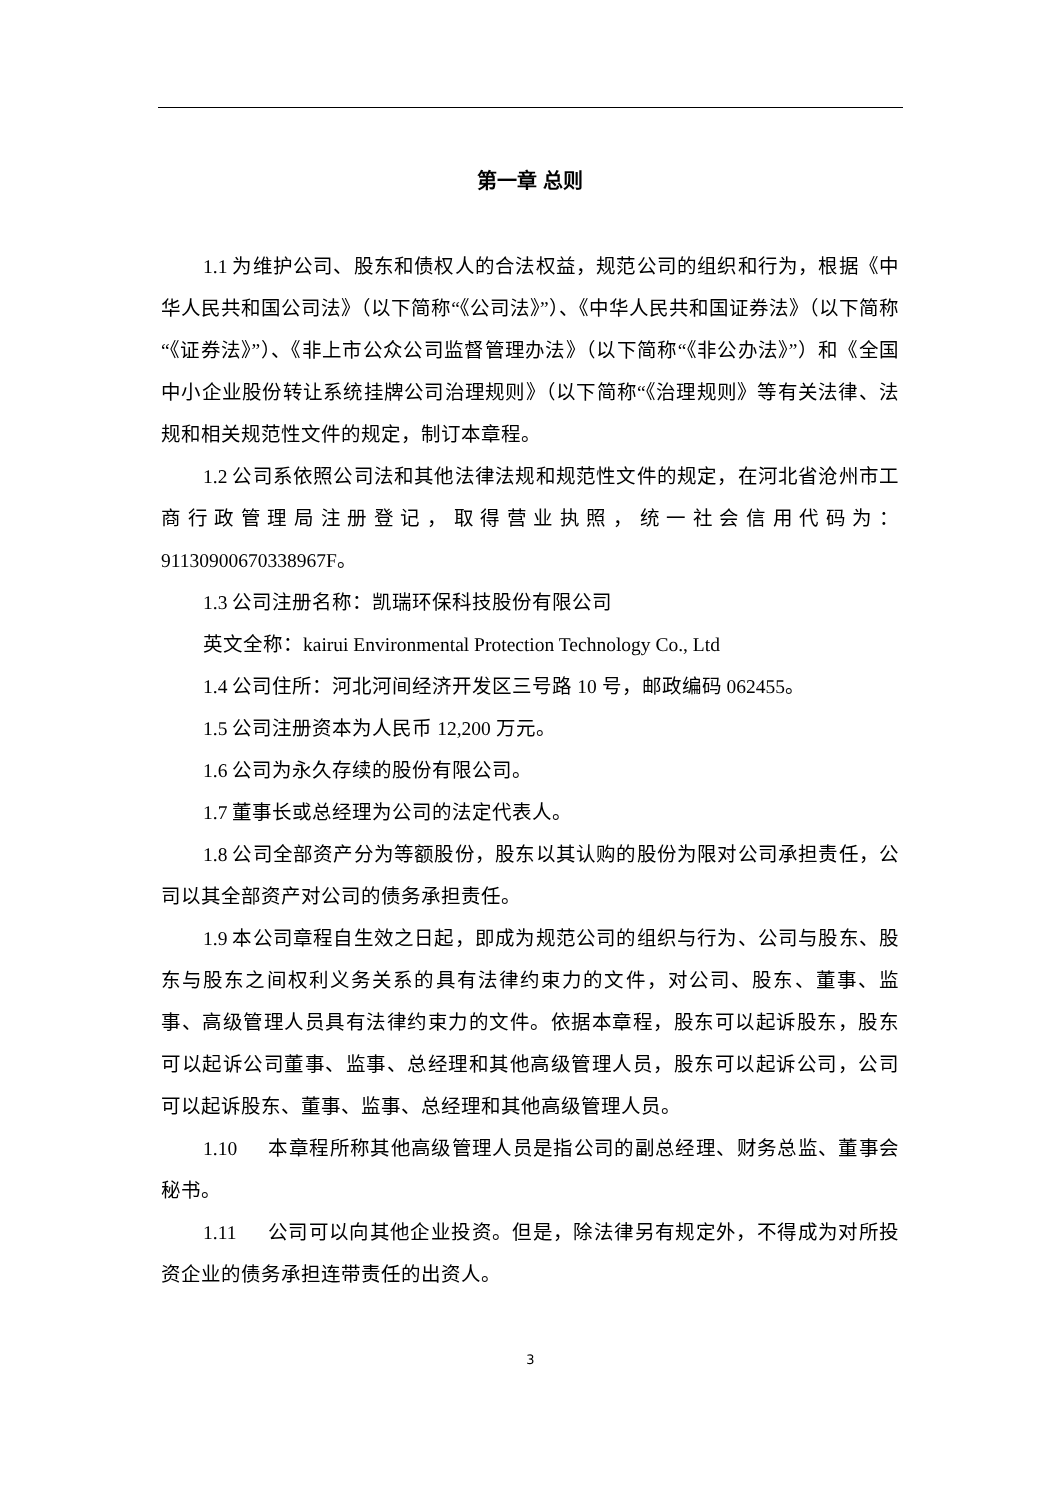第一章 总则
1.1 为维护公司、股东和债权人的合法权益，规范公司的组织和行为，根据《中华人民共和国公司法》（以下简称“《公司法》”）、《中华人民共和国证券法》（以下简称“《证券法》”）、《非上市公众公司监督管理办法》（以下简称“《非公办法》”）和《全国中小企业股份转让系统挂牌公司治理规则》（以下简称“《治理规则》等有关法律、法规和相关规范性文件的规定，制订本章程。
1.2 公司系依照公司法和其他法律法规和规范性文件的规定，在河北省沧州市工商行政管理局注册登记，取得营业执照，统一社会信用代码为：91130900670338967F。
1.3 公司注册名称：凯瑞环保科技股份有限公司
英文全称：kairui Environmental Protection Technology Co., Ltd
1.4 公司住所：河北河间经济开发区三号路 10 号，邮政编码 062455。
1.5 公司注册资本为人民币 12,200 万元。
1.6 公司为永久存续的股份有限公司。
1.7 董事长或总经理为公司的法定代表人。
1.8 公司全部资产分为等额股份，股东以其认购的股份为限对公司承担责任，公司以其全部资产对公司的债务承担责任。
1.9 本公司章程自生效之日起，即成为规范公司的组织与行为、公司与股东、股东与股东之间权利义务关系的具有法律约束力的文件，对公司、股东、董事、监事、高级管理人员具有法律约束力的文件。依据本章程，股东可以起诉股东，股东可以起诉公司董事、监事、总经理和其他高级管理人员，股东可以起诉公司，公司可以起诉股东、董事、监事、总经理和其他高级管理人员。
1.10 本章程所称其他高级管理人员是指公司的副总经理、财务总监、董事会秘书。
1.11 公司可以向其他企业投资。但是，除法律另有规定外，不得成为对所投资企业的债务承担连带责任的出资人。
3